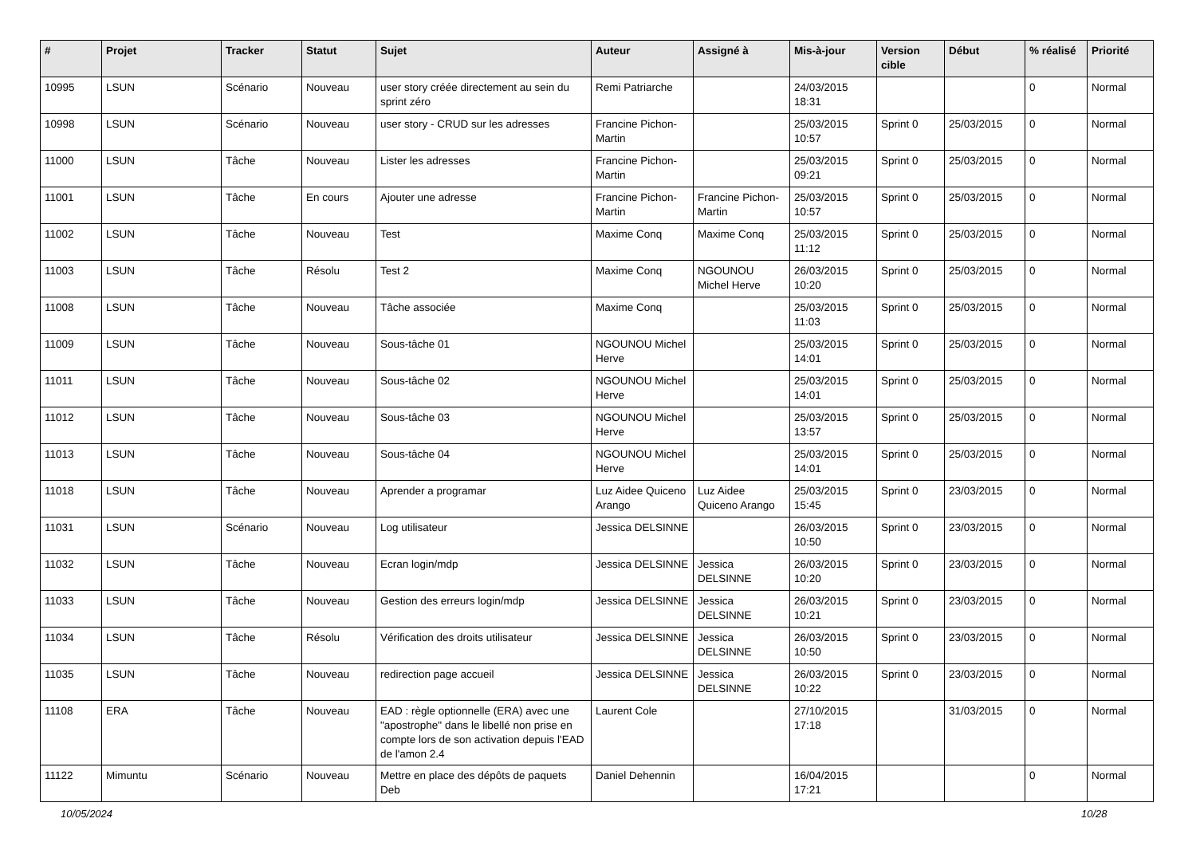| # | Projet | Tracker | Statut | Sujet | Auteur | Assigné à | Mis-à-jour | Version cible | Début | % réalisé | Priorité |
| --- | --- | --- | --- | --- | --- | --- | --- | --- | --- | --- | --- |
| 10995 | LSUN | Scénario | Nouveau | user story créée directement au sein du sprint zéro | Remi Patriarche | | 24/03/2015 18:31 | | | 0 | Normal |
| 10998 | LSUN | Scénario | Nouveau | user story - CRUD sur les adresses | Francine Pichon-Martin | | 25/03/2015 10:57 | Sprint 0 | 25/03/2015 | 0 | Normal |
| 11000 | LSUN | Tâche | Nouveau | Lister les adresses | Francine Pichon-Martin | | 25/03/2015 09:21 | Sprint 0 | 25/03/2015 | 0 | Normal |
| 11001 | LSUN | Tâche | En cours | Ajouter une adresse | Francine Pichon-Martin | Francine Pichon-Martin | 25/03/2015 10:57 | Sprint 0 | 25/03/2015 | 0 | Normal |
| 11002 | LSUN | Tâche | Nouveau | Test | Maxime Conq | Maxime Conq | 25/03/2015 11:12 | Sprint 0 | 25/03/2015 | 0 | Normal |
| 11003 | LSUN | Tâche | Résolu | Test 2 | Maxime Conq | NGOUNOU Michel Herve | 26/03/2015 10:20 | Sprint 0 | 25/03/2015 | 0 | Normal |
| 11008 | LSUN | Tâche | Nouveau | Tâche associée | Maxime Conq | | 25/03/2015 11:03 | Sprint 0 | 25/03/2015 | 0 | Normal |
| 11009 | LSUN | Tâche | Nouveau | Sous-tâche 01 | NGOUNOU Michel Herve | | 25/03/2015 14:01 | Sprint 0 | 25/03/2015 | 0 | Normal |
| 11011 | LSUN | Tâche | Nouveau | Sous-tâche 02 | NGOUNOU Michel Herve | | 25/03/2015 14:01 | Sprint 0 | 25/03/2015 | 0 | Normal |
| 11012 | LSUN | Tâche | Nouveau | Sous-tâche 03 | NGOUNOU Michel Herve | | 25/03/2015 13:57 | Sprint 0 | 25/03/2015 | 0 | Normal |
| 11013 | LSUN | Tâche | Nouveau | Sous-tâche 04 | NGOUNOU Michel Herve | | 25/03/2015 14:01 | Sprint 0 | 25/03/2015 | 0 | Normal |
| 11018 | LSUN | Tâche | Nouveau | Aprender a programar | Luz Aidee Quiceno Arango | Luz Aidee Quiceno Arango | 25/03/2015 15:45 | Sprint 0 | 23/03/2015 | 0 | Normal |
| 11031 | LSUN | Scénario | Nouveau | Log utilisateur | Jessica DELSINNE | | 26/03/2015 10:50 | Sprint 0 | 23/03/2015 | 0 | Normal |
| 11032 | LSUN | Tâche | Nouveau | Ecran login/mdp | Jessica DELSINNE | Jessica DELSINNE | 26/03/2015 10:20 | Sprint 0 | 23/03/2015 | 0 | Normal |
| 11033 | LSUN | Tâche | Nouveau | Gestion des erreurs login/mdp | Jessica DELSINNE | Jessica DELSINNE | 26/03/2015 10:21 | Sprint 0 | 23/03/2015 | 0 | Normal |
| 11034 | LSUN | Tâche | Résolu | Vérification des droits utilisateur | Jessica DELSINNE | Jessica DELSINNE | 26/03/2015 10:50 | Sprint 0 | 23/03/2015 | 0 | Normal |
| 11035 | LSUN | Tâche | Nouveau | redirection page accueil | Jessica DELSINNE | Jessica DELSINNE | 26/03/2015 10:22 | Sprint 0 | 23/03/2015 | 0 | Normal |
| 11108 | ERA | Tâche | Nouveau | EAD : règle optionnelle (ERA) avec une "apostrophe" dans le libellé non prise en compte lors de son activation depuis l'EAD de l'amon 2.4 | Laurent Cole | | 27/10/2015 17:18 | | 31/03/2015 | 0 | Normal |
| 11122 | Mimuntu | Scénario | Nouveau | Mettre en place des dépôts de paquets Deb | Daniel Dehennin | | 16/04/2015 17:21 | | | 0 | Normal |
10/05/2024 10/28